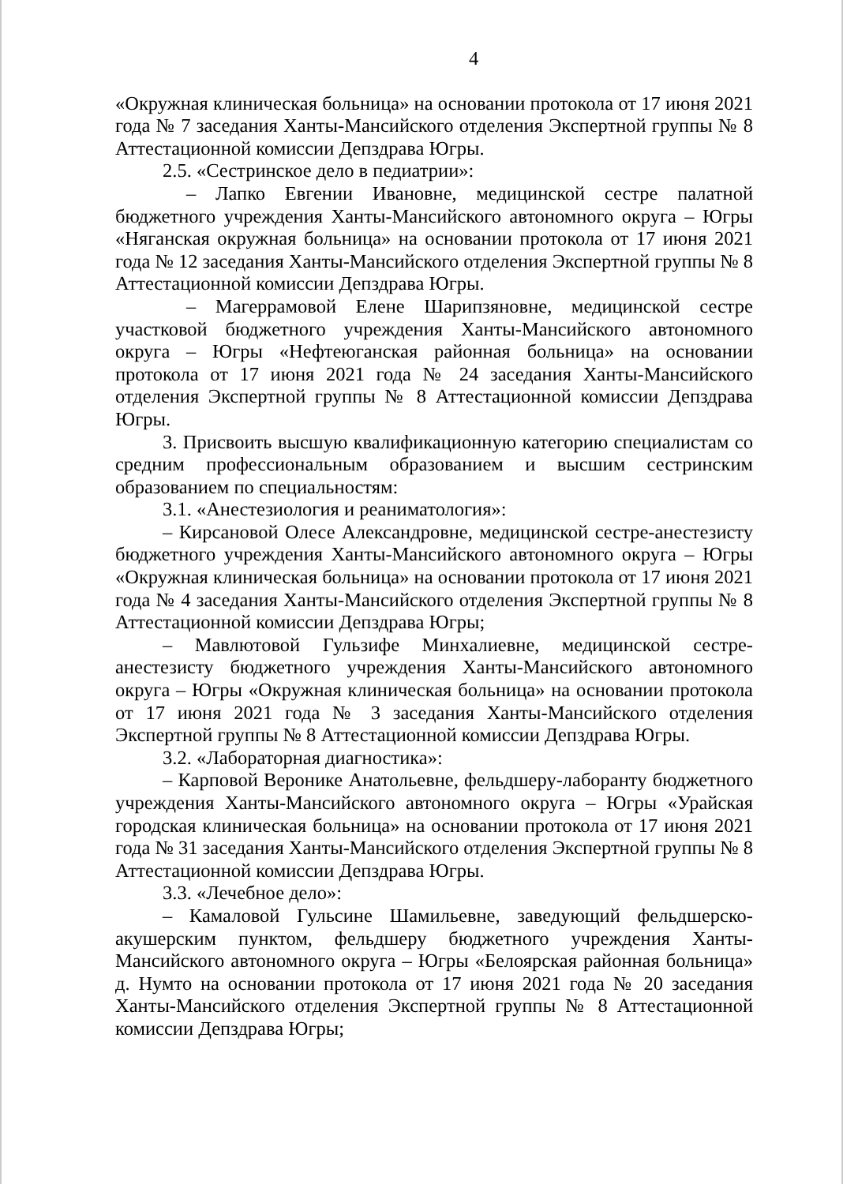4
«Окружная клиническая больница» на основании протокола от 17 июня 2021 года № 7 заседания Ханты-Мансийского отделения Экспертной группы № 8 Аттестационной комиссии Депздрава Югры.
2.5. «Сестринское дело в педиатрии»:
– Лапко Евгении Ивановне, медицинской сестре палатной бюджетного учреждения Ханты-Мансийского автономного округа – Югры «Няганская окружная больница» на основании протокола от 17 июня 2021 года № 12 заседания Ханты-Мансийского отделения Экспертной группы № 8 Аттестационной комиссии Депздрава Югры.
– Магеррамовой Елене Шарипзяновне, медицинской сестре участковой бюджетного учреждения Ханты-Мансийского автономного округа – Югры «Нефтеюганская районная больница» на основании протокола от 17 июня 2021 года № 24 заседания Ханты-Мансийского отделения Экспертной группы № 8 Аттестационной комиссии Депздрава Югры.
3. Присвоить высшую квалификационную категорию специалистам со средним профессиональным образованием и высшим сестринским образованием по специальностям:
3.1. «Анестезиология и реаниматология»:
– Кирсановой Олесе Александровне, медицинской сестре-анестезисту бюджетного учреждения Ханты-Мансийского автономного округа – Югры «Окружная клиническая больница» на основании протокола от 17 июня 2021 года № 4 заседания Ханты-Мансийского отделения Экспертной группы № 8 Аттестационной комиссии Депздрава Югры;
– Мавлютовой Гульзифе Минхалиевне, медицинской сестре-анестезисту бюджетного учреждения Ханты-Мансийского автономного округа – Югры «Окружная клиническая больница» на основании протокола от 17 июня 2021 года № 3 заседания Ханты-Мансийского отделения Экспертной группы № 8 Аттестационной комиссии Депздрава Югры.
3.2. «Лабораторная диагностика»:
– Карповой Веронике Анатольевне, фельдшеру-лаборанту бюджетного учреждения Ханты-Мансийского автономного округа – Югры «Урайская городская клиническая больница» на основании протокола от 17 июня 2021 года № 31 заседания Ханты-Мансийского отделения Экспертной группы № 8 Аттестационной комиссии Депздрава Югры.
3.3. «Лечебное дело»:
– Камаловой Гульсине Шамильевне, заведующий фельдшерско-акушерским пунктом, фельдшеру бюджетного учреждения Ханты-Мансийского автономного округа – Югры «Белоярская районная больница» д. Нумто на основании протокола от 17 июня 2021 года № 20 заседания Ханты-Мансийского отделения Экспертной группы № 8 Аттестационной комиссии Депздрава Югры;